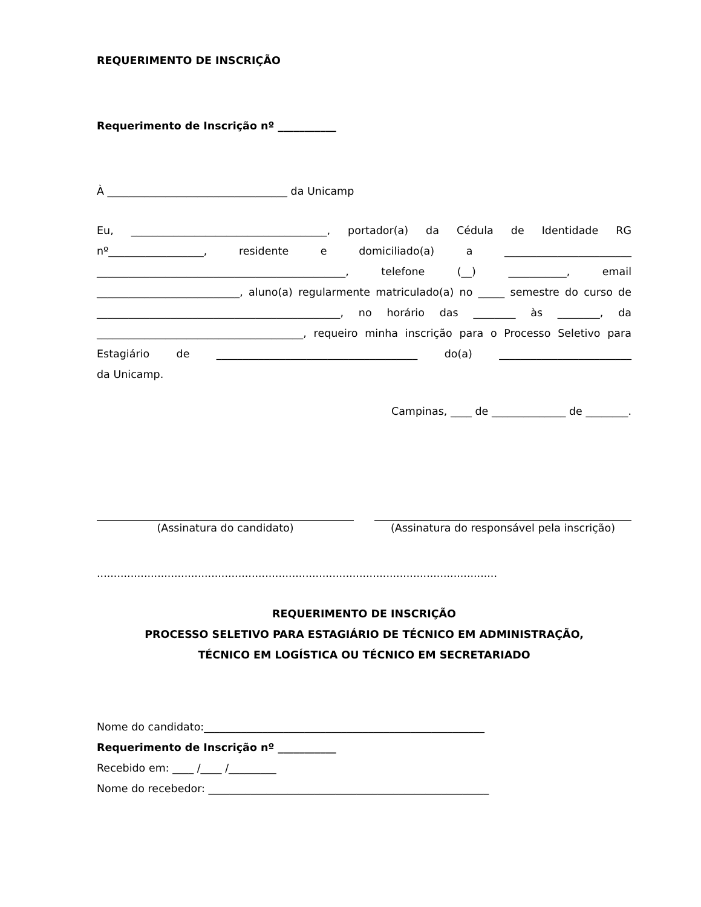REQUERIMENTO DE INSCRIÇÃO
Requerimento de Inscrição nº ___________
À __________________________________ da Unicamp
Eu, _____________________________________, portador(a) da Cédula de Identidade RG nº__________________, residente e domiciliado(a) a ________________________ _______________________________________________, telefone (__) ___________, email ___________________________, aluno(a) regularmente matriculado(a) no _____ semestre do curso de ______________________________________________, no horário das ________ às ________, da _______________________________________, requeiro minha inscrição para o Processo Seletivo para Estagiário de ______________________________________ do(a) _________________________
da Unicamp.
Campinas, ____ de ______________ de ________.
(Assinatura do candidato) (Assinatura do responsável pela inscrição)
.......................................................................................................................
REQUERIMENTO DE INSCRIÇÃO
PROCESSO SELETIVO PARA ESTAGIÁRIO DE TÉCNICO EM ADMINISTRAÇÃO,
TÉCNICO EM LOGÍSTICA OU TÉCNICO EM SECRETARIADO
Nome do candidato:_____________________________________________________
Requerimento de Inscrição nº ___________
Recebido em: ____ /____ /_________
Nome do recebedor: _____________________________________________________